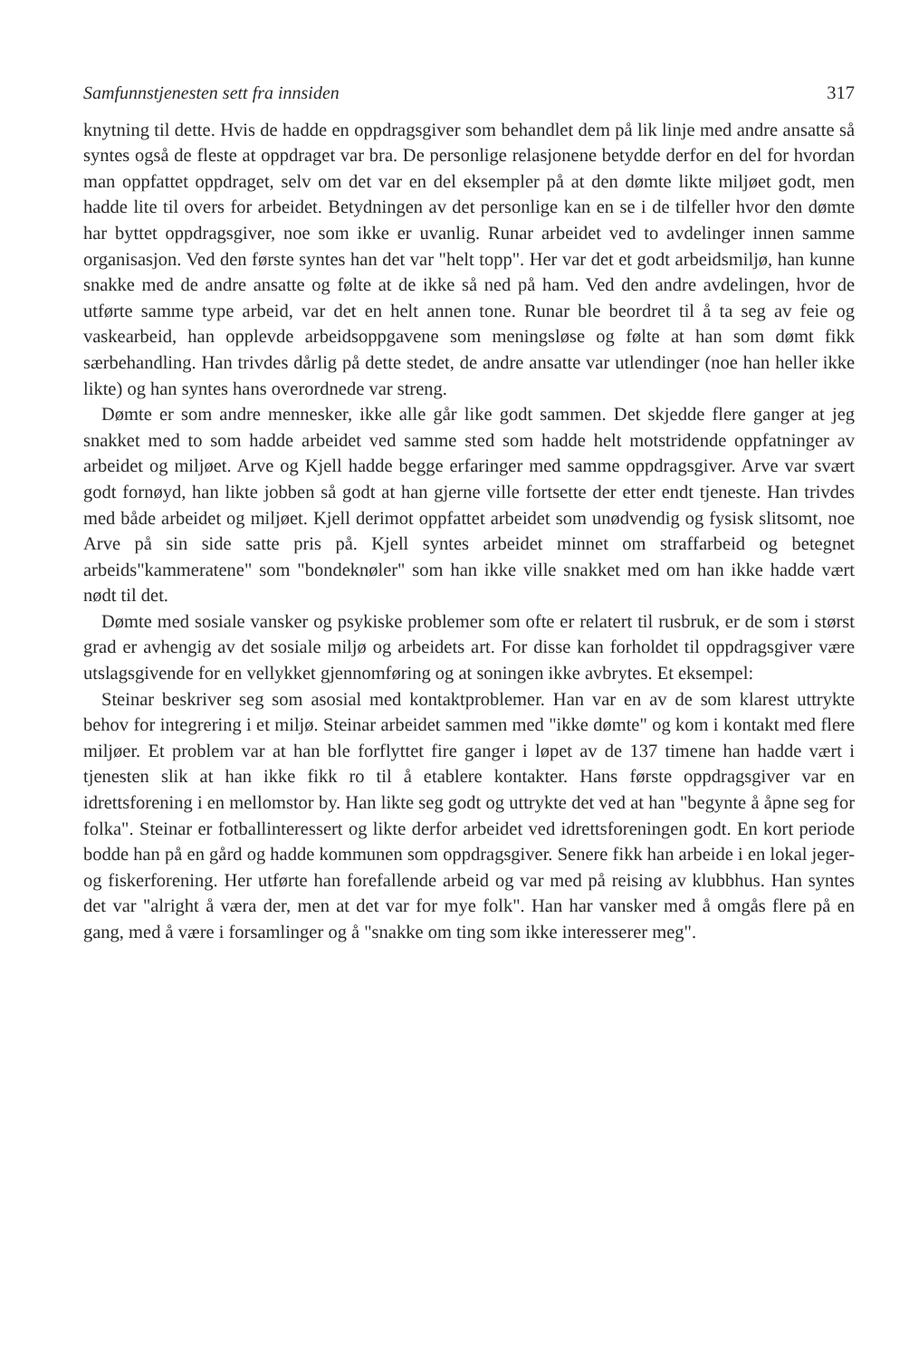Samfunnstjenesten sett fra innsiden 317
knytning til dette. Hvis de hadde en oppdragsgiver som behandlet dem på lik linje med andre ansatte så syntes også de fleste at oppdraget var bra. De personlige relasjonene betydde derfor en del for hvordan man oppfattet oppdraget, selv om det var en del eksempler på at den dømte likte miljøet godt, men hadde lite til overs for arbeidet. Betydningen av det personlige kan en se i de tilfeller hvor den dømte har byttet oppdragsgiver, noe som ikke er uvanlig. Runar arbeidet ved to avdelinger innen samme organisasjon. Ved den første syntes han det var "helt topp". Her var det et godt arbeidsmiljø, han kunne snakke med de andre ansatte og følte at de ikke så ned på ham. Ved den andre avdelingen, hvor de utførte samme type arbeid, var det en helt annen tone. Runar ble beordret til å ta seg av feie og vaskearbeid, han opplevde arbeidsoppgavene som meningsløse og følte at han som dømt fikk særbehandling. Han trivdes dårlig på dette stedet, de andre ansatte var utlendinger (noe han heller ikke likte) og han syntes hans overordnede var streng.
Dømte er som andre mennesker, ikke alle går like godt sammen. Det skjedde flere ganger at jeg snakket med to som hadde arbeidet ved samme sted som hadde helt motstridende oppfatninger av arbeidet og miljøet. Arve og Kjell hadde begge erfaringer med samme oppdragsgiver. Arve var svært godt fornøyd, han likte jobben så godt at han gjerne ville fortsette der etter endt tjeneste. Han trivdes med både arbeidet og miljøet. Kjell derimot oppfattet arbeidet som unødvendig og fysisk slitsomt, noe Arve på sin side satte pris på. Kjell syntes arbeidet minnet om straffarbeid og betegnet arbeids"kammeratene" som "bondeknøler" som han ikke ville snakket med om han ikke hadde vært nødt til det.
Dømte med sosiale vansker og psykiske problemer som ofte er relatert til rusbruk, er de som i størst grad er avhengig av det sosiale miljø og arbeidets art. For disse kan forholdet til oppdragsgiver være utslagsgivende for en vellykket gjennomføring og at soningen ikke avbrytes. Et eksempel:
Steinar beskriver seg som asosial med kontaktproblemer. Han var en av de som klarest uttrykte behov for integrering i et miljø. Steinar arbeidet sammen med "ikke dømte" og kom i kontakt med flere miljøer. Et problem var at han ble forflyttet fire ganger i løpet av de 137 timene han hadde vært i tjenesten slik at han ikke fikk ro til å etablere kontakter. Hans første oppdragsgiver var en idrettsforening i en mellomstor by. Han likte seg godt og uttrykte det ved at han "begynte å åpne seg for folka". Steinar er fotballinteressert og likte derfor arbeidet ved idrettsforeningen godt. En kort periode bodde han på en gård og hadde kommunen som oppdragsgiver. Senere fikk han arbeide i en lokal jeger- og fiskerforening. Her utførte han forefallende arbeid og var med på reising av klubbhus. Han syntes det var "alright å væra der, men at det var for mye folk". Han har vansker med å omgås flere på en gang, med å være i forsamlinger og å "snakke om ting som ikke interesserer meg".